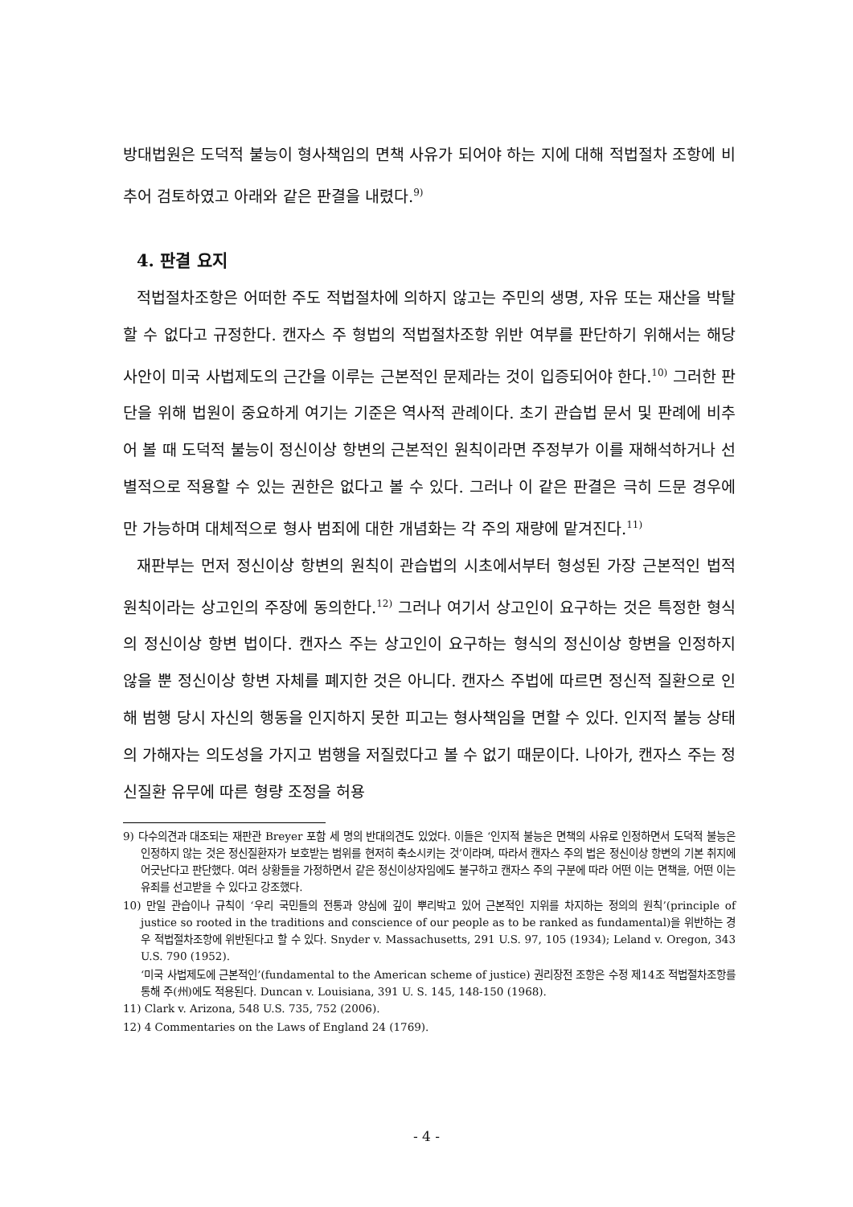방대법원은 도덕적 불능이 형사책임의 면책 사유가 되어야 하는 지에 대해 적법절차 조항에 비추어 검토하였고 아래와 같은 판결을 내렸다.<sup>9)</sup>
4. 판결 요지
적법절차조항은 어떠한 주도 적법절차에 의하지 않고는 주민의 생명, 자유 또는 재산을 박탈할 수 없다고 규정한다. 캔자스 주 형법의 적법절차조항 위반 여부를 판단하기 위해서는 해당 사안이 미국 사법제도의 근간을 이루는 근본적인 문제라는 것이 입증되어야 한다.<sup>10)</sup> 그러한 판단을 위해 법원이 중요하게 여기는 기준은 역사적 관례이다. 초기 관습법 문서 및 판례에 비추어 볼 때 도덕적 불능이 정신이상 항변의 근본적인 원칙이라면 주정부가 이를 재해석하거나 선별적으로 적용할 수 있는 권한은 없다고 볼 수 있다. 그러나 이 같은 판결은 극히 드문 경우에만 가능하며 대체적으로 형사 범죄에 대한 개념화는 각 주의 재량에 맡겨진다.<sup>11)</sup>
재판부는 먼저 정신이상 항변의 원칙이 관습법의 시초에서부터 형성된 가장 근본적인 법적 원칙이라는 상고인의 주장에 동의한다.<sup>12)</sup> 그러나 여기서 상고인이 요구하는 것은 특정한 형식의 정신이상 항변 법이다. 캔자스 주는 상고인이 요구하는 형식의 정신이상 항변을 인정하지 않을 뿐 정신이상 항변 자체를 폐지한 것은 아니다. 캔자스 주법에 따르면 정신적 질환으로 인해 범행 당시 자신의 행동을 인지하지 못한 피고는 형사책임을 면할 수 있다. 인지적 불능 상태의 가해자는 의도성을 가지고 범행을 저질렀다고 볼 수 없기 때문이다. 나아가, 캔자스 주는 정신질환 유무에 따른 형량 조정을 허용
9) 다수의견과 대조되는 재판관 Breyer 포함 세 명의 반대의견도 있었다. 이들은 ‘인지적 불능은 면책의 사유로 인정하면서 도덕적 불능은 인정하지 않는 것은 정신질환자가 보호받는 범위를 현저히 축소시키는 것’이라며, 따라서 캔자스 주의 법은 정신이상 항변의 기본 취지에 어긋난다고 판단했다. 여러 상황들을 가정하면서 같은 정신이상자임에도 불구하고 캔자스 주의 구분에 따라 어떤 이는 면책을, 어떤 이는 유죄를 선고받을 수 있다고 강조했다.
10) 만일 관습이나 규칙이 ‘우리 국민들의 전통과 양심에 깊이 뿌리박고 있어 근본적인 지위를 차지하는 정의의 원칙’(principle of justice so rooted in the traditions and conscience of our people as to be ranked as fundamental)을 위반하는 경우 적법절차조항에 위반된다고 할 수 있다. Snyder v. Massachusetts, 291 U.S. 97, 105 (1934); Leland v. Oregon, 343 U.S. 790 (1952).
‘미국 사법제도에 근본적인’(fundamental to the American scheme of justice) 권리장전 조항은 수정 제14조 적법절차조항를 통해 주(州)에도 적용된다. Duncan v. Louisiana, 391 U. S. 145, 148-150 (1968).
11) Clark v. Arizona, 548 U.S. 735, 752 (2006).
12) 4 Commentaries on the Laws of England 24 (1769).
- 4 -